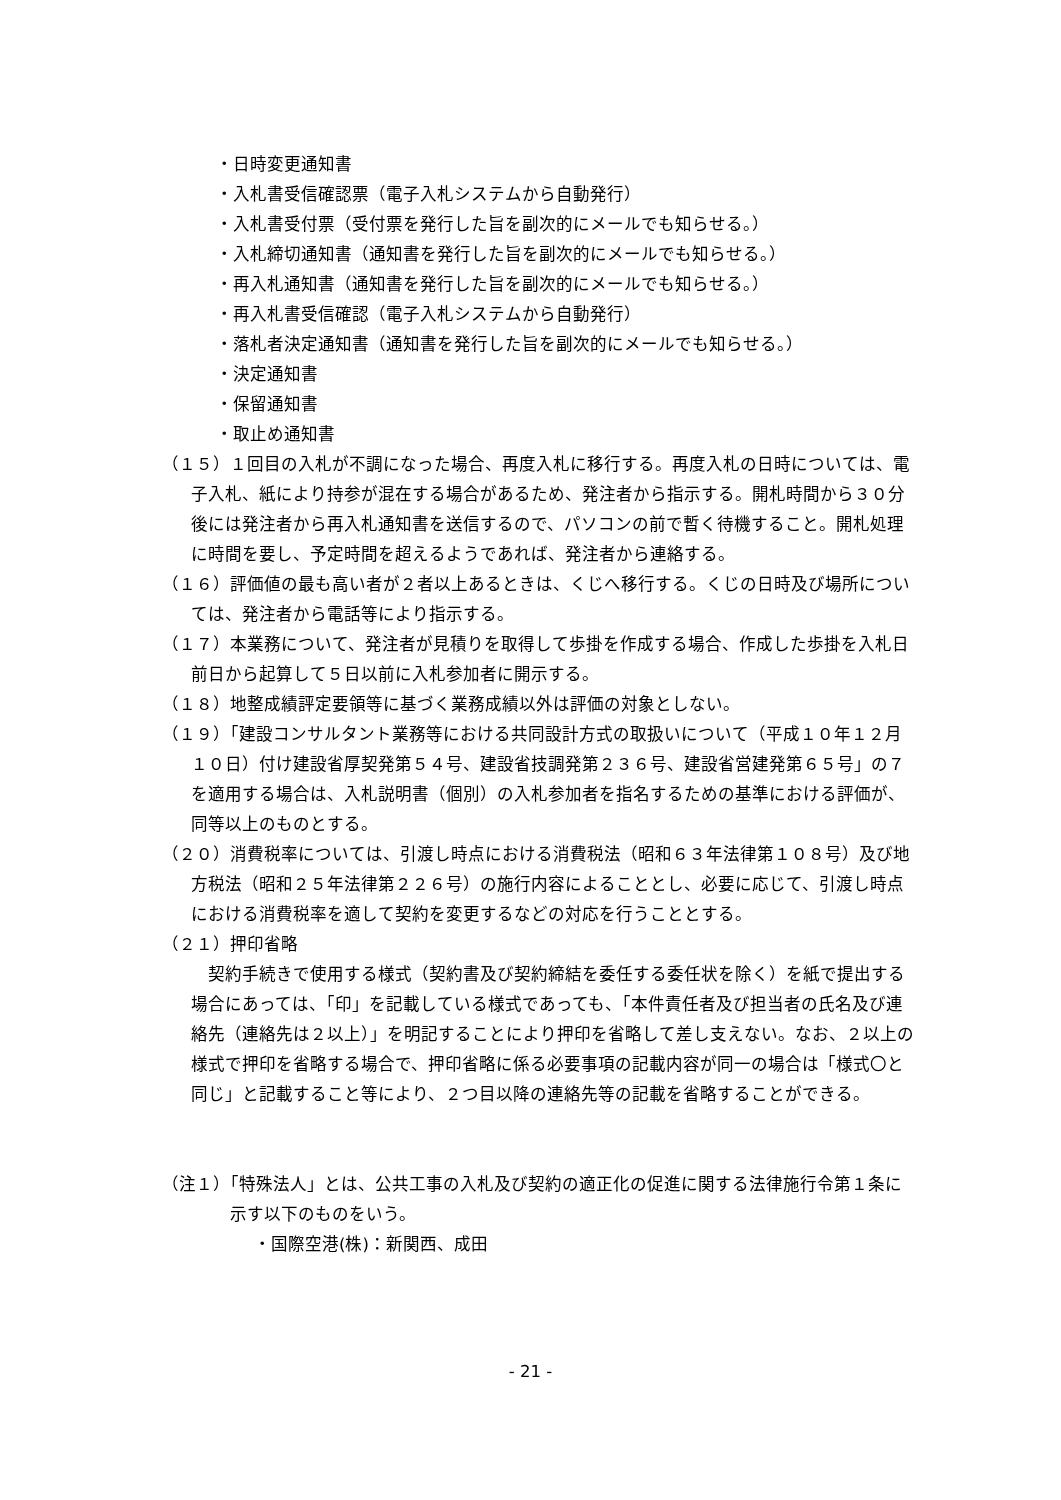・日時変更通知書
・入札書受信確認票（電子入札システムから自動発行）
・入札書受付票（受付票を発行した旨を副次的にメールでも知らせる。）
・入札締切通知書（通知書を発行した旨を副次的にメールでも知らせる。）
・再入札通知書（通知書を発行した旨を副次的にメールでも知らせる。）
・再入札書受信確認（電子入札システムから自動発行）
・落札者決定通知書（通知書を発行した旨を副次的にメールでも知らせる。）
・決定通知書
・保留通知書
・取止め通知書
（１５）１回目の入札が不調になった場合、再度入札に移行する。再度入札の日時については、電子入札、紙により持参が混在する場合があるため、発注者から指示する。開札時間から３０分後には発注者から再入札通知書を送信するので、パソコンの前で暫く待機すること。開札処理に時間を要し、予定時間を超えるようであれば、発注者から連絡する。
（１６）評価値の最も高い者が２者以上あるときは、くじへ移行する。くじの日時及び場所については、発注者から電話等により指示する。
（１７）本業務について、発注者が見積りを取得して歩掛を作成する場合、作成した歩掛を入札日前日から起算して５日以前に入札参加者に開示する。
（１８）地整成績評定要領等に基づく業務成績以外は評価の対象としない。
（１９）「建設コンサルタント業務等における共同設計方式の取扱いについて（平成１０年１２月１０日）付け建設省厚契発第５４号、建設省技調発第２３６号、建設省営建発第６５号」の７を適用する場合は、入札説明書（個別）の入札参加者を指名するための基準における評価が、同等以上のものとする。
（２０）消費税率については、引渡し時点における消費税法（昭和６３年法律第１０８号）及び地方税法（昭和２５年法律第２２６号）の施行内容によることとし、必要に応じて、引渡し時点における消費税率を適して契約を変更するなどの対応を行うこととする。
（２１）押印省略
　契約手続きで使用する様式（契約書及び契約締結を委任する委任状を除く）を紙で提出する場合にあっては、「印」を記載している様式であっても、「本件責任者及び担当者の氏名及び連絡先（連絡先は２以上）」を明記することにより押印を省略して差し支えない。なお、２以上の様式で押印を省略する場合で、押印省略に係る必要事項の記載内容が同一の場合は「様式〇と同じ」と記載すること等により、２つ目以降の連絡先等の記載を省略することができる。
（注１）「特殊法人」とは、公共工事の入札及び契約の適正化の促進に関する法律施行令第１条に示す以下のものをいう。
・国際空港(株)：新関西、成田
- 21 -